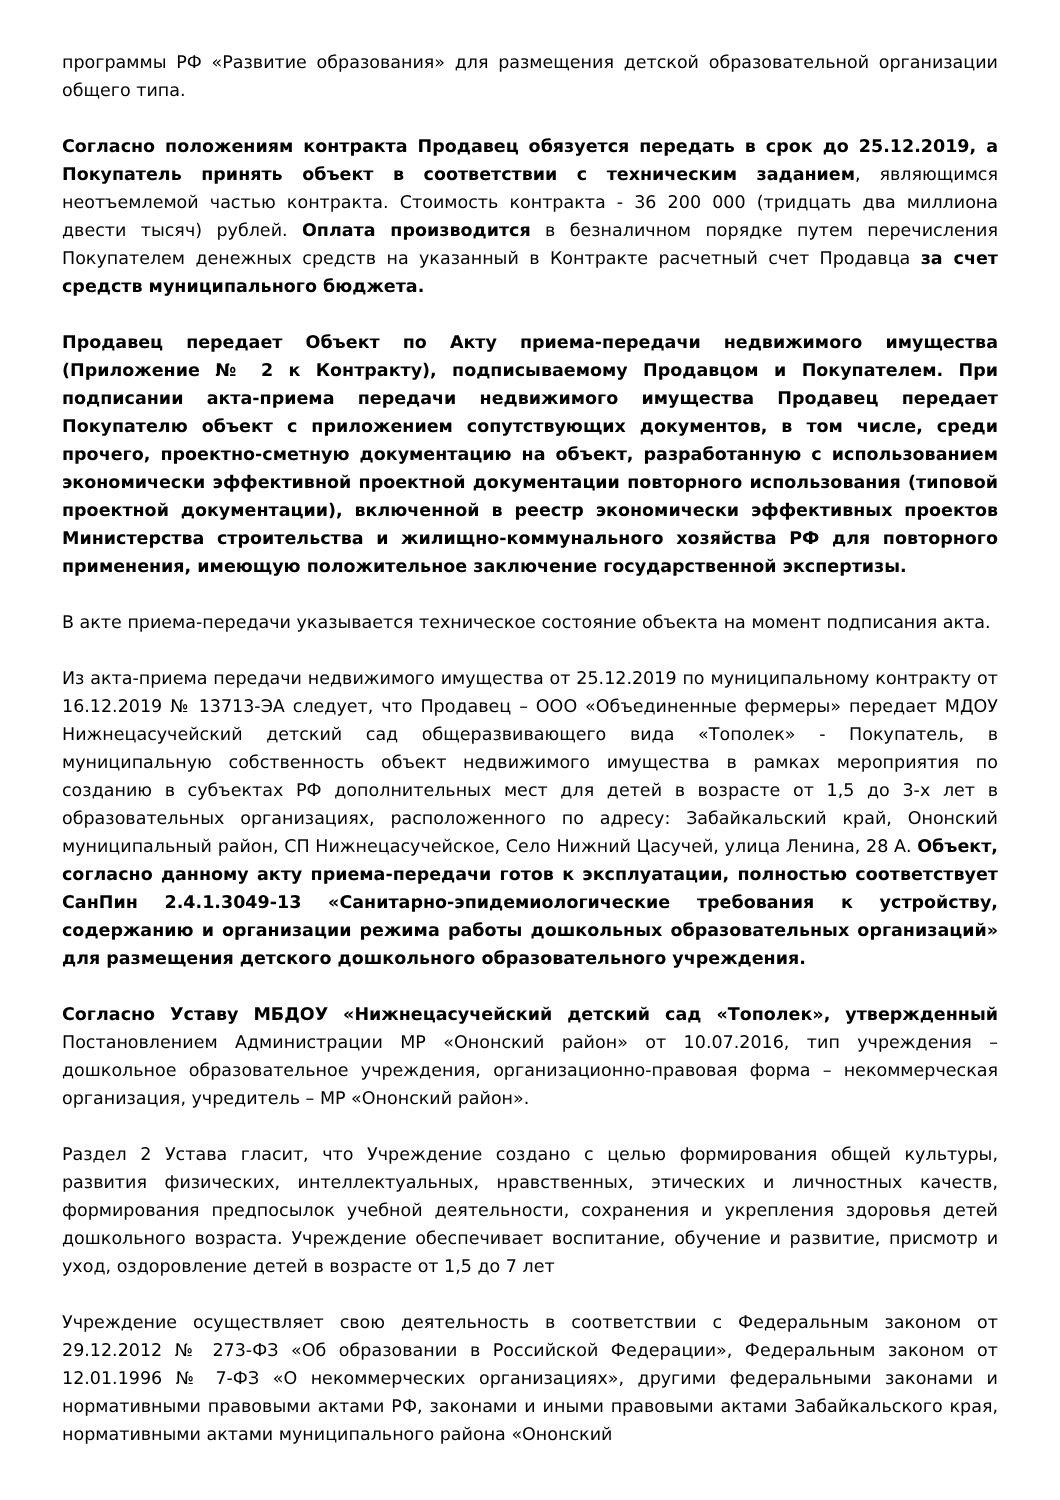программы РФ «Развитие образования» для размещения детской образовательной организации общего типа.
Согласно положениям контракта Продавец обязуется передать в срок до 25.12.2019, а Покупатель принять объект в соответствии с техническим заданием, являющимся неотъемлемой частью контракта. Стоимость контракта - 36 200 000 (тридцать два миллиона двести тысяч) рублей. Оплата производится в безналичном порядке путем перечисления Покупателем денежных средств на указанный в Контракте расчетный счет Продавца за счет средств муниципального бюджета.
Продавец передает Объект по Акту приема-передачи недвижимого имущества (Приложение № 2 к Контракту), подписываемому Продавцом и Покупателем. При подписании акта-приема передачи недвижимого имущества Продавец передает Покупателю объект с приложением сопутствующих документов, в том числе, среди прочего, проектно-сметную документацию на объект, разработанную с использованием экономически эффективной проектной документации повторного использования (типовой проектной документации), включенной в реестр экономически эффективных проектов Министерства строительства и жилищно-коммунального хозяйства РФ для повторного применения, имеющую положительное заключение государственной экспертизы.
В акте приема-передачи указывается техническое состояние объекта на момент подписания акта.
Из акта-приема передачи недвижимого имущества от 25.12.2019 по муниципальному контракту от 16.12.2019 № 13713-ЭА следует, что Продавец – ООО «Объединенные фермеры» передает МДОУ Нижнецасучейский детский сад общеразвивающего вида «Тополек» - Покупатель, в муниципальную собственность объект недвижимого имущества в рамках мероприятия по созданию в субъектах РФ дополнительных мест для детей в возрасте от 1,5 до 3-х лет в образовательных организациях, расположенного по адресу: Забайкальский край, Ононский муниципальный район, СП Нижнецасучейское, Село Нижний Цасучей, улица Ленина, 28 А. Объект, согласно данному акту приема-передачи готов к эксплуатации, полностью соответствует СанПин 2.4.1.3049-13 «Санитарно-эпидемиологические требования к устройству, содержанию и организации режима работы дошкольных образовательных организаций» для размещения детского дошкольного образовательного учреждения.
Согласно Уставу МБДОУ «Нижнецасучейский детский сад «Тополек», утвержденный Постановлением Администрации МР «Ононский район» от 10.07.2016, тип учреждения – дошкольное образовательное учреждения, организационно-правовая форма – некоммерческая организация, учредитель – МР «Ононский район».
Раздел 2 Устава гласит, что Учреждение создано с целью формирования общей культуры, развития физических, интеллектуальных, нравственных, этических и личностных качеств, формирования предпосылок учебной деятельности, сохранения и укрепления здоровья детей дошкольного возраста. Учреждение обеспечивает воспитание, обучение и развитие, присмотр и уход, оздоровление детей в возрасте от 1,5 до 7 лет
Учреждение осуществляет свою деятельность в соответствии с Федеральным законом от 29.12.2012 № 273-ФЗ «Об образовании в Российской Федерации», Федеральным законом от 12.01.1996 № 7-ФЗ «О некоммерческих организациях», другими федеральными законами и нормативными правовыми актами РФ, законами и иными правовыми актами Забайкальского края, нормативными актами муниципального района «Ононский